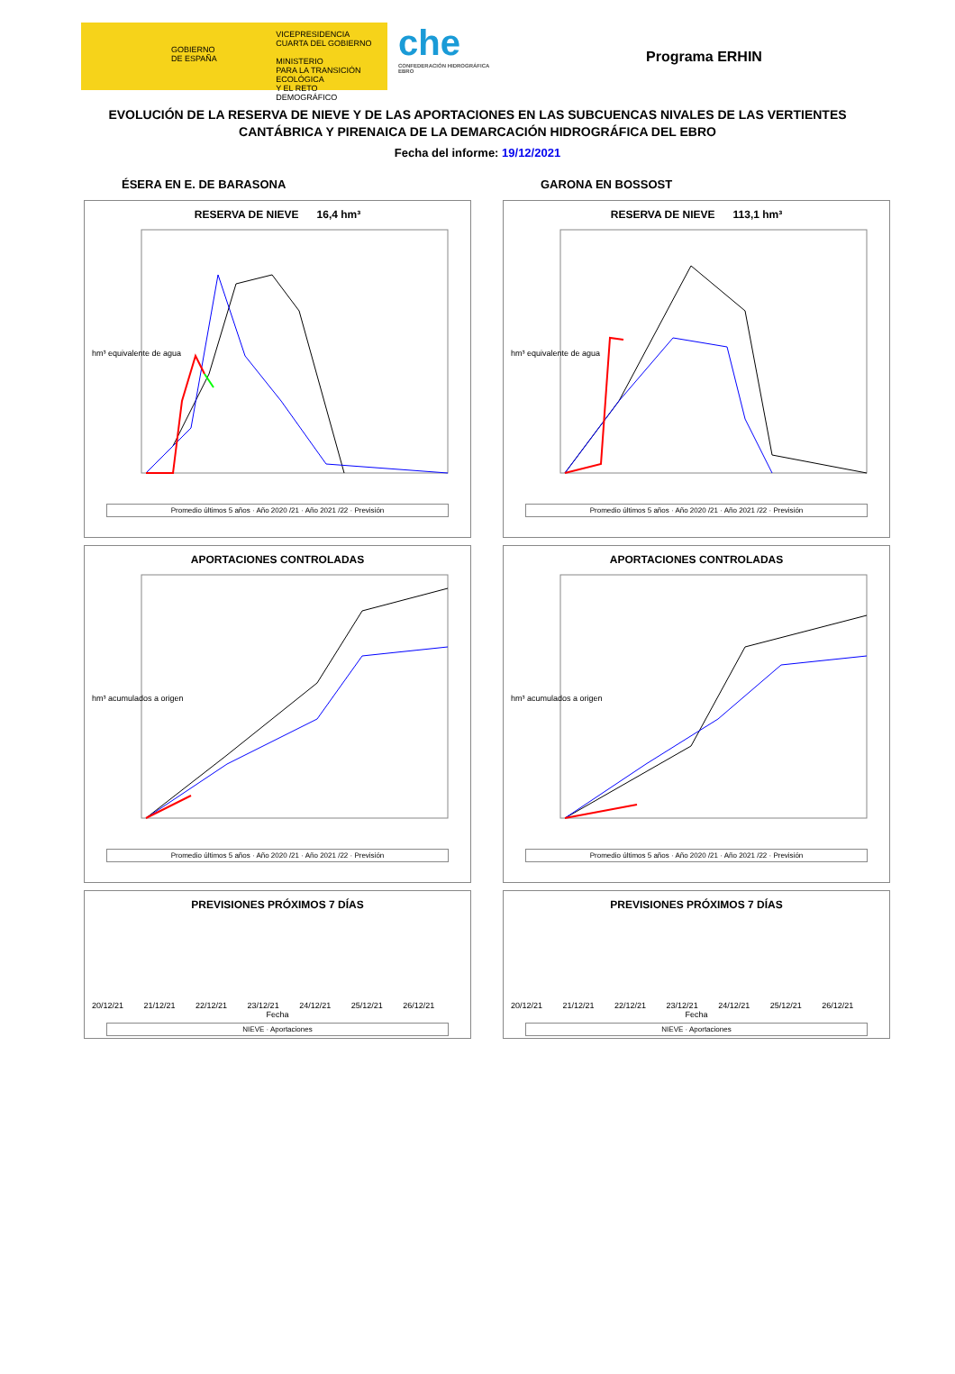GOBIERNO
DE ESPAÑA
VICEPRESIDENCIA
CUARTA DEL GOBIERNO
MINISTERIO
PARA LA TRANSICIÓN ECOLÓGICA
Y EL RETO DEMOGRÁFICO
che
CONFEDERACIÓN HIDROGRÁFICA EBRO
Programa ERHIN
EVOLUCIÓN DE LA RESERVA DE NIEVE Y DE LAS APORTACIONES EN LAS SUBCUENCAS NIVALES DE LAS VERTIENTES CANTÁBRICA Y PIRENAICA DE LA DEMARCACIÓN HIDROGRÁFICA DEL EBRO
Fecha del informe: 19/12/2021
ÉSERA EN E. DE BARASONA
RESERVA DE NIEVE 16,4 hm³
hm³ equivalente de agua
Promedio últimos 5 años · Año 2020 /21 · Año 2021 /22 · Previsión
APORTACIONES CONTROLADAS
hm³ acumulados a origen
Promedio últimos 5 años · Año 2020 /21 · Año 2021 /22 · Previsión
PREVISIONES PRÓXIMOS 7 DÍAS
20/12/21 21/12/21 22/12/21 23/12/21 24/12/21 25/12/21 26/12/21
Fecha
NIEVE · Aportaciones
GARONA EN BOSSOST
RESERVA DE NIEVE 113,1 hm³
hm³ equivalente de agua
Promedio últimos 5 años · Año 2020 /21 · Año 2021 /22 · Previsión
APORTACIONES CONTROLADAS
hm³ acumulados a origen
Promedio últimos 5 años · Año 2020 /21 · Año 2021 /22 · Previsión
PREVISIONES PRÓXIMOS 7 DÍAS
20/12/21 21/12/21 22/12/21 23/12/21 24/12/21 25/12/21 26/12/21
Fecha
NIEVE · Aportaciones